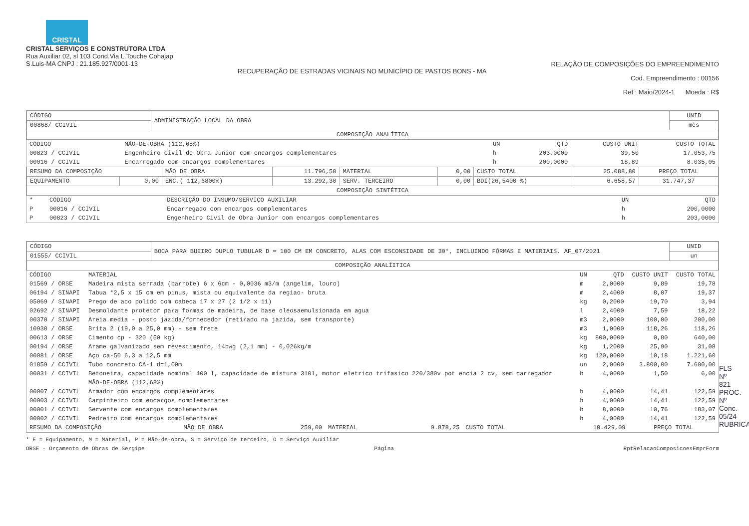CRISTAL
CRISTAL SERVIÇOS E CONSTRUTORA LTDA
Rua Auxiliar 02, sl 103 Cond.Via L.Touche Cohajap
S.Luis-MA CNPJ : 21.185.927/0001-13
RECUPERAÇÃO DE ESTRADAS VICINAIS NO MUNICÍPIO DE PASTOS BONS - MA
RELAÇÃO DE COMPOSIÇÕES DO EMPREENDIMENTO
Cod. Empreendimento : 00156
Ref : Maio/2024-1 Moeda : R$
| CÓDIGO | ADMINISTRAÇÃO LOCAL DA OBRA | UNID |
| 00868/ CCIVIL | | mês |
| COMPOSIÇÃO ANALÍTICA | | |
| CÓDIGO | MÃO-DE-OBRA (112,68%) | UN | QTD | CUSTO UNIT | CUSTO TOTAL |
| --- | --- | --- | --- | --- | --- |
| 00823 / CCIVIL | Engenheiro Civil de Obra Junior com encargos complementares | h | 203,0000 | 39,50 | 17.053,75 |
| 00016 / CCIVIL | Encarregado com encargos complementares | h | 200,0000 | 18,89 | 8.035,05 |
| RESUMO DA COMPOSIÇÃO | | MÃO DE OBRA | 11.796,50 | MATERIAL | 0,00 | CUSTO TOTAL | 25.088,80 | PREÇO TOTAL |
| EQUIPAMENTO | 0,00 | ENC.( 112,6800%) | 13.292,30 | SERV. TERCEIRO | 0,00 | BDI(26,5400 %) | 6.658,57 | 31.747,37 |
| COMPOSIÇÃO SINTÉTICA | | | | | | | | |
| * | CÓDIGO | DESCRIÇÃO DO INSUMO/SERVIÇO AUXILIAR | UN | QTD |
| --- | --- | --- | --- | --- |
| P | 00016 / CCIVIL | Encarregado com encargos complementares | h | 200,0000 |
| P | 00823 / CCIVIL | Engenheiro Civil de Obra Junior com encargos complementares | h | 203,0000 |
| CÓDIGO | BOCA PARA BUEIRO DUPLO TUBULAR D = 100 CM EM CONCRETO, ALAS COM ESCONSIDADE DE 30°, INCLUINDO FÔRMAS E MATERIAIS. AF_07/2021 | UNID |
| 01555/ CCIVIL | | un |
| COMPOSIÇÃO ANALÍITICA | | |
| CÓDIGO | MATERIAL | UN | QTD | CUSTO UNIT | CUSTO TOTAL |
| --- | --- | --- | --- | --- | --- |
| 01569 / ORSE | Madeira mista serrada (barrote) 6 x 6cm - 0,0036 m3/m (angelim, louro) | m | 2,0000 | 9,89 | 19,78 |
| 06194 / SINAPI | Tabua *2,5 x 15 cm em pinus, mista ou equivalente da regiao- bruta | m | 2,4000 | 8,07 | 19,37 |
| 05069 / SINAPI | Prego de aco polido com cabeca 17 x 27 (2 1/2 x 11) | kg | 0,2000 | 19,70 | 3,94 |
| 02692 / SINAPI | Desmoldante protetor para formas de madeira, de base oleosaemulsionada em agua | l | 2,4000 | 7,59 | 18,22 |
| 00370 / SINAPI | Areia media - posto jazida/fornecedor (retirado na jazida, sem transporte) | m3 | 2,0000 | 100,00 | 200,00 |
| 10930 / ORSE | Brita 2 (19,0 a 25,0 mm) - sem frete | m3 | 1,0000 | 118,26 | 118,26 |
| 00613 / ORSE | Cimento cp - 320 (50 kg) | kg | 800,0000 | 0,80 | 640,00 |
| 00194 / ORSE | Arame galvanizado sem revestimento, 14bwg (2,1 mm) - 0,026kg/m | kg | 1,2000 | 25,90 | 31,08 |
| 00081 / ORSE | Aço ca-50 6,3 a 12,5 mm | kg | 120,0000 | 10,18 | 1.221,60 |
| 01859 / CCIVIL | Tubo concreto CA-1 d=1,00m | un | 2,0000 | 3.800,00 | 7.600,00 |
| 00031 / CCIVIL | Betoneira, capacidade nominal 400 l, capacidade de mistura 310l, motor eletrico trifasico 220/380v pot encia 2 cv, sem carregador | h | 4,0000 | 1,50 | 6,00 |
| | MÃO-DE-OBRA (112,68%) | | | | |
| 00007 / CCIVIL | Armador com encargos complementares | h | 4,0000 | 14,41 | 122,59 |
| 00003 / CCIVIL | Carpinteiro com encargos complementares | h | 4,0000 | 14,41 | 122,59 |
| 00001 / CCIVIL | Servente com encargos complementares | h | 8,0000 | 10,76 | 183,07 |
| 00002 / CCIVIL | Pedreiro com encargos complementares | h | 4,0000 | 14,41 | 122,59 |
| RESUMO DA COMPOSIÇÃO | MÃO DE OBRA | 259,00 | MATERIAL | 9.878,25 | CUSTO TOTAL | 10.429,09 | PREÇO TOTAL |
* E = Equipamento, M = Material, P = Mão-de-obra, S = Serviço de terceiro, O = Serviço Auxiliar
ORSE - Orçamento de Obras de Sergipe Página RptRelacaoComposicoesEmprForm
FLS Nº 821
PROC. Nº Conc. 05/24
RUBRICA